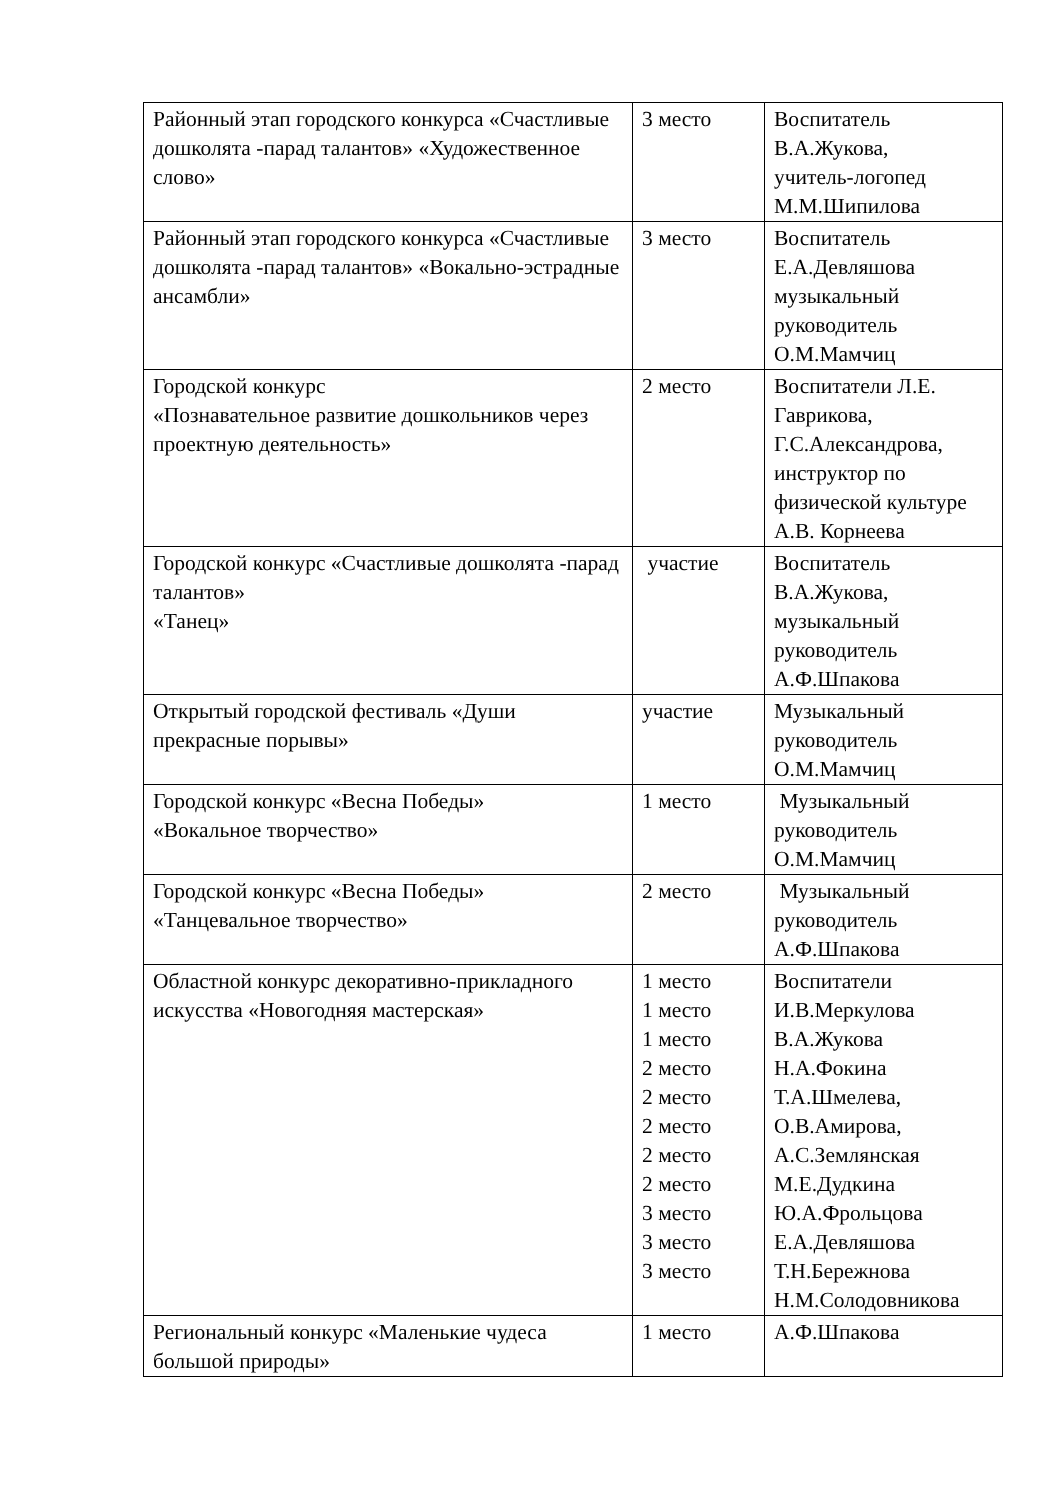| Районный этап городского конкурса «Счастливые дошколята -парад талантов» «Художественное слово» | 3 место | Воспитатель В.А.Жукова, учитель-логопед М.М.Шипилова |
| Районный этап городского конкурса «Счастливые дошколята -парад талантов» «Вокально-эстрадные ансамбли» | 3 место | Воспитатель Е.А.Девляшова музыкальный руководитель О.М.Мамчиц |
| Городской конкурс «Познавательное развитие дошкольников через проектную деятельность» | 2 место | Воспитатели Л.Е. Гаврикова, Г.С.Александрова, инструктор по физической культуре А.В. Корнеева |
| Городской конкурс «Счастливые дошколята -парад талантов» «Танец» | участие | Воспитатель В.А.Жукова, музыкальный руководитель А.Ф.Шпакова |
| Открытый городской фестиваль «Души прекрасные порывы» | участие | Музыкальный руководитель О.М.Мамчиц |
| Городской конкурс «Весна Победы» «Вокальное творчество» | 1 место | Музыкальный руководитель О.М.Мамчиц |
| Городской конкурс «Весна Победы» «Танцевальное творчество» | 2 место | Музыкальный руководитель А.Ф.Шпакова |
| Областной конкурс декоративно-прикладного искусства «Новогодняя мастерская» | 1 место 1 место 1 место 2 место 2 место 2 место 2 место 2 место 3 место 3 место 3 место | Воспитатели И.В.Меркулова В.А.Жукова Н.А.Фокина Т.А.Шмелева, О.В.Амирова, А.С.Землянская М.Е.Дудкина Ю.А.Фрольцова Е.А.Девляшова Т.Н.Бережнова Н.М.Солодовникова |
| Региональный конкурс «Маленькие чудеса большой природы» | 1 место | А.Ф.Шпакова |